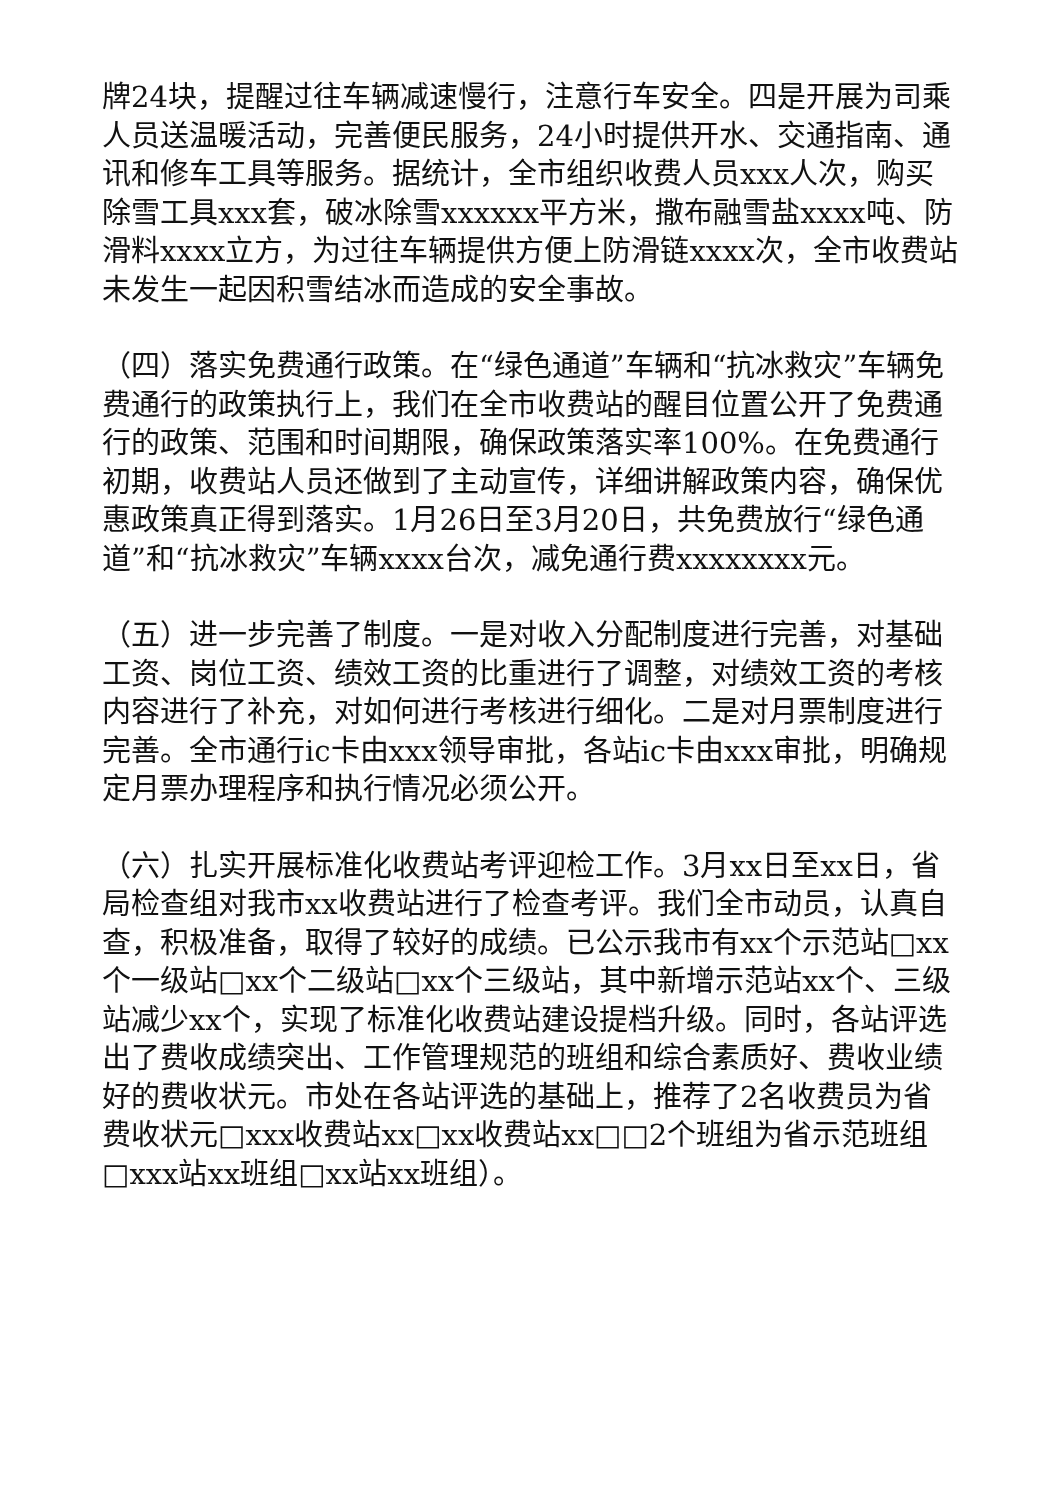牌24块，提醒过往车辆减速慢行，注意行车安全。四是开展为司乘人员送温暖活动，完善便民服务，24小时提供开水、交通指南、通讯和修车工具等服务。据统计，全市组织收费人员xxx人次，购买除雪工具xxx套，破冰除雪xxxxxx平方米，撒布融雪盐xxxx吨、防滑料xxxx立方，为过往车辆提供方便上防滑链xxxx次，全市收费站未发生一起因积雪结冰而造成的安全事故。
（四）落实免费通行政策。在“绿色通道”车辆和“抗冰救灾”车辆免费通行的政策执行上，我们在全市收费站的醒目位置公开了免费通行的政策、范围和时间期限，确保政策落实率100%。在免费通行初期，收费站人员还做到了主动宣传，详细讲解政策内容，确保优惠政策真正得到落实。1月26日至3月20日，共免费放行“绿色通道”和“抗冰救灾”车辆xxxx台次，减免通行费xxxxxxxx元。
（五）进一步完善了制度。一是对收入分配制度进行完善，对基础工资、岗位工资、绩效工资的比重进行了调整，对绩效工资的考核内容进行了补充，对如何进行考核进行细化。二是对月票制度进行完善。全市通行ic卡由xxx领导审批，各站ic卡由xxx审批，明确规定月票办理程序和执行情况必须公开。
（六）扎实开展标准化收费站考评迎检工作。3月xx日至xx日，省局检查组对我市xx收费站进行了检查考评。我们全市动员，认真自查，积极准备，取得了较好的成绩。已公示我市有xx个示范站□xx个一级站□xx个二级站□xx个三级站，其中新增示范站xx个、三级站减少xx个，实现了标准化收费站建设提档升级。同时，各站评选出了费收成绩突出、工作管理规范的班组和综合素质好、费收业绩好的费收状元。市处在各站评选的基础上，推荐了2名收费员为省费收状元□xxx收费站xx□xx收费站xx□□2个班组为省示范班组□xxx站xx班组□xx站xx班组）。